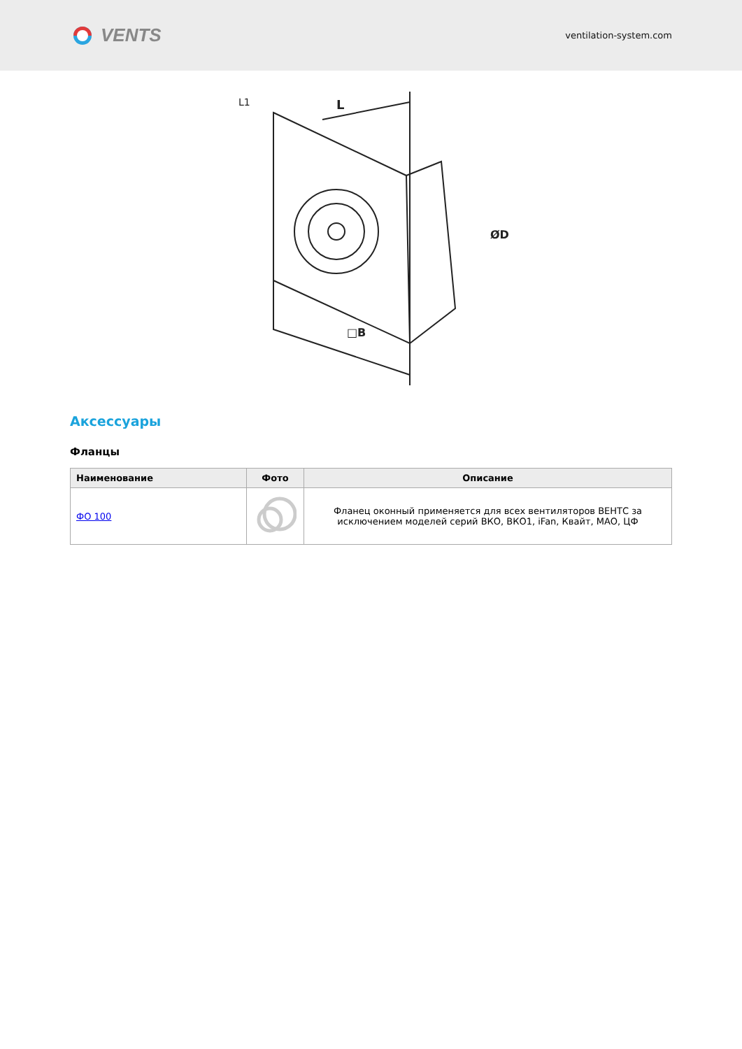VENTS
ventilation-system.com
L
□B
ØD
L1
Аксессуары
Фланцы
| Наименование | Фото | Описание |
| --- | --- | --- |
| ФО 100 | | Фланец оконный применяется для всех вентиляторов ВЕНТС за исключением моделей серий ВКО, ВКО1, iFan, Квайт, МАО, ЦФ |